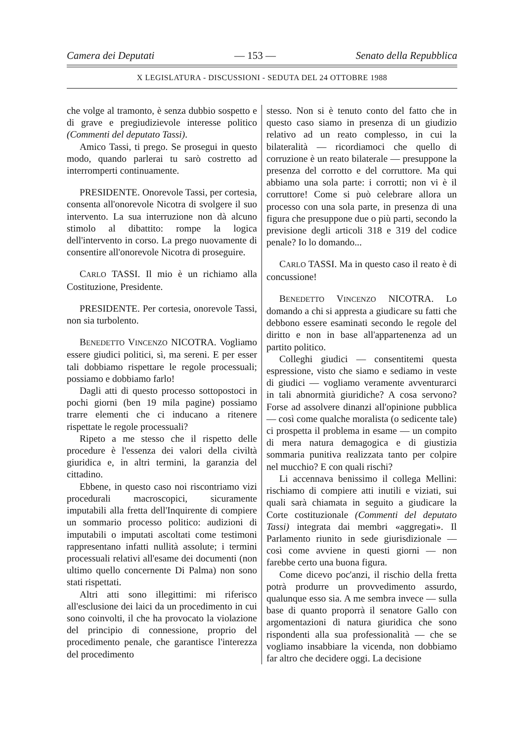Camera dei Deputati — 153 — Senato della Repubblica
X LEGISLATURA - DISCUSSIONI - SEDUTA DEL 24 OTTOBRE 1988
che volge al tramonto, è senza dubbio sospetto e di grave e pregiudizievole interesse politico (Commenti del deputato Tassi).
Amico Tassi, ti prego. Se prosegui in questo modo, quando parlerai tu sarò costretto ad interromperti continuamente.
PRESIDENTE. Onorevole Tassi, per cortesia, consenta all'onorevole Nicotra di svolgere il suo intervento. La sua interruzione non dà alcuno stimolo al dibattito: rompe la logica dell'intervento in corso. La prego nuovamente di consentire all'onorevole Nicotra di proseguire.
CARLO TASSI. Il mio è un richiamo alla Costituzione, Presidente.
PRESIDENTE. Per cortesia, onorevole Tassi, non sia turbolento.
BENEDETTO VINCENZO NICOTRA. Vogliamo essere giudici politici, sì, ma sereni. E per esser tali dobbiamo rispettare le regole processuali; possiamo e dobbiamo farlo!
Dagli atti di questo processo sottopostoci in pochi giorni (ben 19 mila pagine) possiamo trarre elementi che ci inducano a ritenere rispettate le regole processuali?
Ripeto a me stesso che il rispetto delle procedure è l'essenza dei valori della civiltà giuridica e, in altri termini, la garanzia del cittadino.
Ebbene, in questo caso noi riscontriamo vizi procedurali macroscopici, sicuramente imputabili alla fretta dell'Inquirente di compiere un sommario processo politico: audizioni di imputabili o imputati ascoltati come testimoni rappresentano infatti nullità assolute; i termini processuali relativi all'esame dei documenti (non ultimo quello concernente Di Palma) non sono stati rispettati.
Altri atti sono illegittimi: mi riferisco all'esclusione dei laici da un procedimento in cui sono coinvolti, il che ha provocato la violazione del principio di connessione, proprio del procedimento penale, che garantisce l'interezza del procedimento
stesso. Non si è tenuto conto del fatto che in questo caso siamo in presenza di un giudizio relativo ad un reato complesso, in cui la bilateralità — ricordiamoci che quello di corruzione è un reato bilaterale — presuppone la presenza del corrotto e del corruttore. Ma qui abbiamo una sola parte: i corrotti; non vi è il corruttore! Come si può celebrare allora un processo con una sola parte, in presenza di una figura che presuppone due o più parti, secondo la previsione degli articoli 318 e 319 del codice penale? Io lo domando...
CARLO TASSI. Ma in questo caso il reato è di concussione!
BENEDETTO VINCENZO NICOTRA. Lo domando a chi si appresta a giudicare su fatti che debbono essere esaminati secondo le regole del diritto e non in base all'appartenenza ad un partito politico.
Colleghi giudici — consentitemi questa espressione, visto che siamo e sediamo in veste di giudici — vogliamo veramente avventurarci in tali abnormità giuridiche? A cosa servono? Forse ad assolvere dinanzi all'opinione pubblica — così come qualche moralista (o sedicente tale) ci prospetta il problema in esame — un compito di mera natura demagogica e di giustizia sommaria punitiva realizzata tanto per colpire nel mucchio? E con quali rischi?
Li accennava benissimo il collega Mellini: rischiamo di compiere atti inutili e viziati, sui quali sarà chiamata in seguito a giudicare la Corte costituzionale (Commenti del deputato Tassi) integrata dai membri «aggregati». Il Parlamento riunito in sede giurisdizionale — così come avviene in questi giorni — non farebbe certo una buona figura.
Come dicevo poc'anzi, il rischio della fretta potrà produrre un provvedimento assurdo, qualunque esso sia. A me sembra invece — sulla base di quanto proporrà il senatore Gallo con argomentazioni di natura giuridica che sono rispondenti alla sua professionalità — che se vogliamo insabbiare la vicenda, non dobbiamo far altro che decidere oggi. La decisione